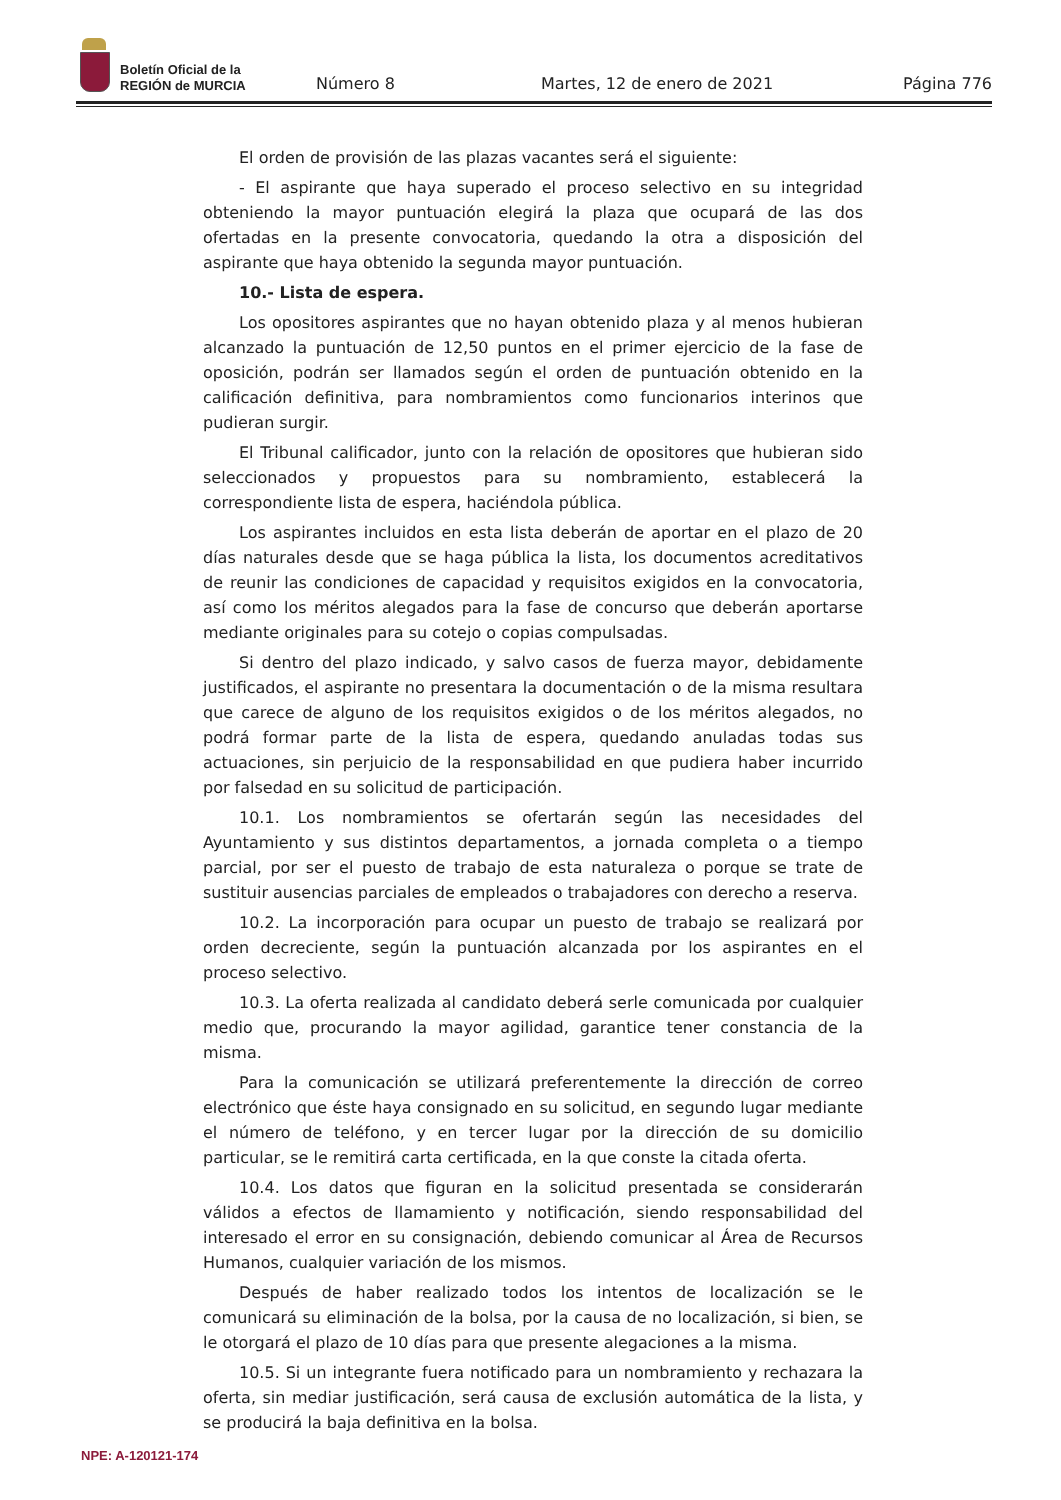Boletín Oficial de la
REGIÓN de MURCIA
Número 8 Martes, 12 de enero de 2021 Página 776
El orden de provisión de las plazas vacantes será el siguiente:
- El aspirante que haya superado el proceso selectivo en su integridad obteniendo la mayor puntuación elegirá la plaza que ocupará de las dos ofertadas en la presente convocatoria, quedando la otra a disposición del aspirante que haya obtenido la segunda mayor puntuación.
10.- Lista de espera.
Los opositores aspirantes que no hayan obtenido plaza y al menos hubieran alcanzado la puntuación de 12,50 puntos en el primer ejercicio de la fase de oposición, podrán ser llamados según el orden de puntuación obtenido en la calificación definitiva, para nombramientos como funcionarios interinos que pudieran surgir.
El Tribunal calificador, junto con la relación de opositores que hubieran sido seleccionados y propuestos para su nombramiento, establecerá la correspondiente lista de espera, haciéndola pública.
Los aspirantes incluidos en esta lista deberán de aportar en el plazo de 20 días naturales desde que se haga pública la lista, los documentos acreditativos de reunir las condiciones de capacidad y requisitos exigidos en la convocatoria, así como los méritos alegados para la fase de concurso que deberán aportarse mediante originales para su cotejo o copias compulsadas.
Si dentro del plazo indicado, y salvo casos de fuerza mayor, debidamente justificados, el aspirante no presentara la documentación o de la misma resultara que carece de alguno de los requisitos exigidos o de los méritos alegados, no podrá formar parte de la lista de espera, quedando anuladas todas sus actuaciones, sin perjuicio de la responsabilidad en que pudiera haber incurrido por falsedad en su solicitud de participación.
10.1. Los nombramientos se ofertarán según las necesidades del Ayuntamiento y sus distintos departamentos, a jornada completa o a tiempo parcial, por ser el puesto de trabajo de esta naturaleza o porque se trate de sustituir ausencias parciales de empleados o trabajadores con derecho a reserva.
10.2. La incorporación para ocupar un puesto de trabajo se realizará por orden decreciente, según la puntuación alcanzada por los aspirantes en el proceso selectivo.
10.3. La oferta realizada al candidato deberá serle comunicada por cualquier medio que, procurando la mayor agilidad, garantice tener constancia de la misma.
Para la comunicación se utilizará preferentemente la dirección de correo electrónico que éste haya consignado en su solicitud, en segundo lugar mediante el número de teléfono, y en tercer lugar por la dirección de su domicilio particular, se le remitirá carta certificada, en la que conste la citada oferta.
10.4. Los datos que figuran en la solicitud presentada se considerarán válidos a efectos de llamamiento y notificación, siendo responsabilidad del interesado el error en su consignación, debiendo comunicar al Área de Recursos Humanos, cualquier variación de los mismos.
Después de haber realizado todos los intentos de localización se le comunicará su eliminación de la bolsa, por la causa de no localización, si bien, se le otorgará el plazo de 10 días para que presente alegaciones a la misma.
10.5. Si un integrante fuera notificado para un nombramiento y rechazara la oferta, sin mediar justificación, será causa de exclusión automática de la lista, y se producirá la baja definitiva en la bolsa.
NPE: A-120121-174